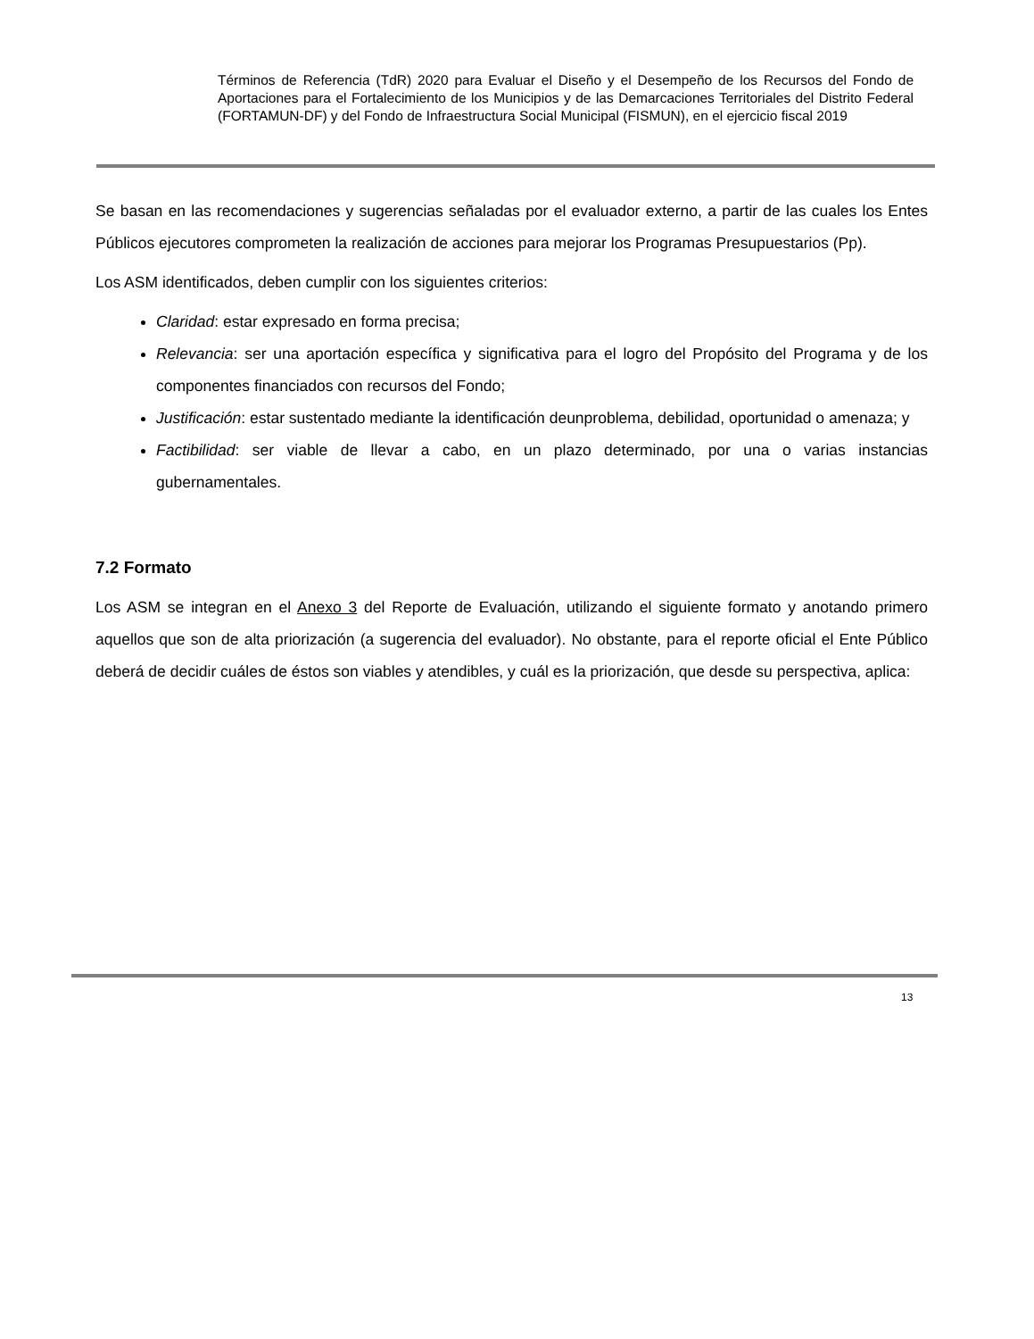Términos de Referencia (TdR) 2020 para Evaluar el Diseño y el Desempeño de los Recursos del Fondo de Aportaciones para el Fortalecimiento de los Municipios y de las Demarcaciones Territoriales del Distrito Federal (FORTAMUN-DF) y del Fondo de Infraestructura Social Municipal (FISMUN), en el ejercicio fiscal 2019
Se basan en las recomendaciones y sugerencias señaladas por el evaluador externo, a partir de las cuales los Entes Públicos ejecutores comprometen la realización de acciones para mejorar los Programas Presupuestarios (Pp).
Los ASM identificados, deben cumplir con los siguientes criterios:
Claridad: estar expresado en forma precisa;
Relevancia: ser una aportación específica y significativa para el logro del Propósito del Programa y de los componentes financiados con recursos del Fondo;
Justificación: estar sustentado mediante la identificación deunproblema, debilidad, oportunidad o amenaza; y
Factibilidad: ser viable de llevar a cabo, en un plazo determinado, por una o varias instancias gubernamentales.
7.2 Formato
Los ASM se integran en el Anexo 3 del Reporte de Evaluación, utilizando el siguiente formato y anotando primero aquellos que son de alta priorización (a sugerencia del evaluador). No obstante, para el reporte oficial el Ente Público deberá de decidir cuáles de éstos son viables y atendibles, y cuál es la priorización, que desde su perspectiva, aplica:
13